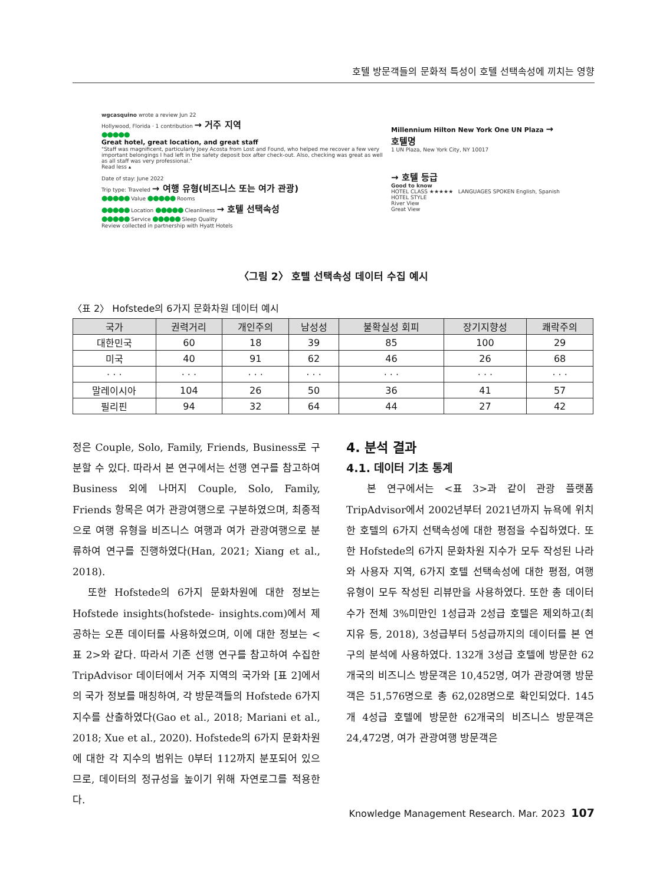호텔 방문객들의 문화적 특성이 호텔 선택속성에 끼치는 영향
wgcasquino wrote a review Jun 22
Hollywood, Florida · 1 contribution → 거주 지역
●●●●●
Great hotel, great location, and great staff
"Staff was magnificent, particularly Joey Acosta from Lost and Found, who helped me recover a few very important belongings I had left in the safety deposit box after check-out. Also, checking was great as well as all staff was very professional."
Read less ▴
Date of stay: June 2022
Trip type: Traveled → 여행 유형(비즈니스 또는 여가 관광)
●●●●● Value ●●●●● Rooms
●●●●● Location ●●●●● Cleanliness → 호텔 선택속성
●●●●● Service ●●●●● Sleep Quality
Review collected in partnership with Hyatt Hotels
Millennium Hilton New York One UN Plaza → 호텔명
1 UN Plaza, New York City, NY 10017
→ 호텔 등급
Good to know
HOTEL CLASS ★★★★★ LANGUAGES SPOKEN English, Spanish
HOTEL STYLE
River View
Great View
〈그림 2〉 호텔 선택속성 데이터 수집 예시
〈표 2〉 Hofstede의 6가지 문화차원 데이터 예시
| 국가 | 권력거리 | 개인주의 | 남성성 | 불확실성 회피 | 장기지향성 | 쾌락주의 |
| --- | --- | --- | --- | --- | --- | --- |
| 대한민국 | 60 | 18 | 39 | 85 | 100 | 29 |
| 미국 | 40 | 91 | 62 | 46 | 26 | 68 |
| · · · | · · · | · · · | · · · | · · · | · · · | · · · |
| 말레이시아 | 104 | 26 | 50 | 36 | 41 | 57 |
| 필리핀 | 94 | 32 | 64 | 44 | 27 | 42 |
정은 Couple, Solo, Family, Friends, Business로 구분할 수 있다. 따라서 본 연구에서는 선행 연구를 참고하여 Business 외에 나머지 Couple, Solo, Family, Friends 항목은 여가 관광여행으로 구분하였으며, 최종적으로 여행 유형을 비즈니스 여행과 여가 관광여행으로 분류하여 연구를 진행하였다(Han, 2021; Xiang et al., 2018).
또한 Hofstede의 6가지 문화차원에 대한 정보는 Hofstede insights(hofstede- insights.com)에서 제공하는 오픈 데이터를 사용하였으며, 이에 대한 정보는 <표 2>와 같다. 따라서 기존 선행 연구를 참고하여 수집한 TripAdvisor 데이터에서 거주 지역의 국가와 [표 2]에서의 국가 정보를 매칭하여, 각 방문객들의 Hofstede 6가지 지수를 산출하였다(Gao et al., 2018; Mariani et al., 2018; Xue et al., 2020). Hofstede의 6가지 문화차원에 대한 각 지수의 범위는 0부터 112까지 분포되어 있으므로, 데이터의 정규성을 높이기 위해 자연로그를 적용한다.
4. 분석 결과
4.1. 데이터 기초 통계
본 연구에서는 <표 3>과 같이 관광 플랫폼 TripAdvisor에서 2002년부터 2021년까지 뉴욕에 위치한 호텔의 6가지 선택속성에 대한 평점을 수집하였다. 또한 Hofstede의 6가지 문화차원 지수가 모두 작성된 나라와 사용자 지역, 6가지 호텔 선택속성에 대한 평점, 여행 유형이 모두 작성된 리뷰만을 사용하였다. 또한 총 데이터 수가 전체 3%미만인 1성급과 2성급 호텔은 제외하고(최지유 등, 2018), 3성급부터 5성급까지의 데이터를 본 연구의 분석에 사용하였다. 132개 3성급 호텔에 방문한 62개국의 비즈니스 방문객은 10,452명, 여가 관광여행 방문객은 51,576명으로 총 62,028명으로 확인되었다. 145개 4성급 호텔에 방문한 62개국의 비즈니스 방문객은 24,472명, 여가 관광여행 방문객은
Knowledge Management Research. Mar. 2023 107